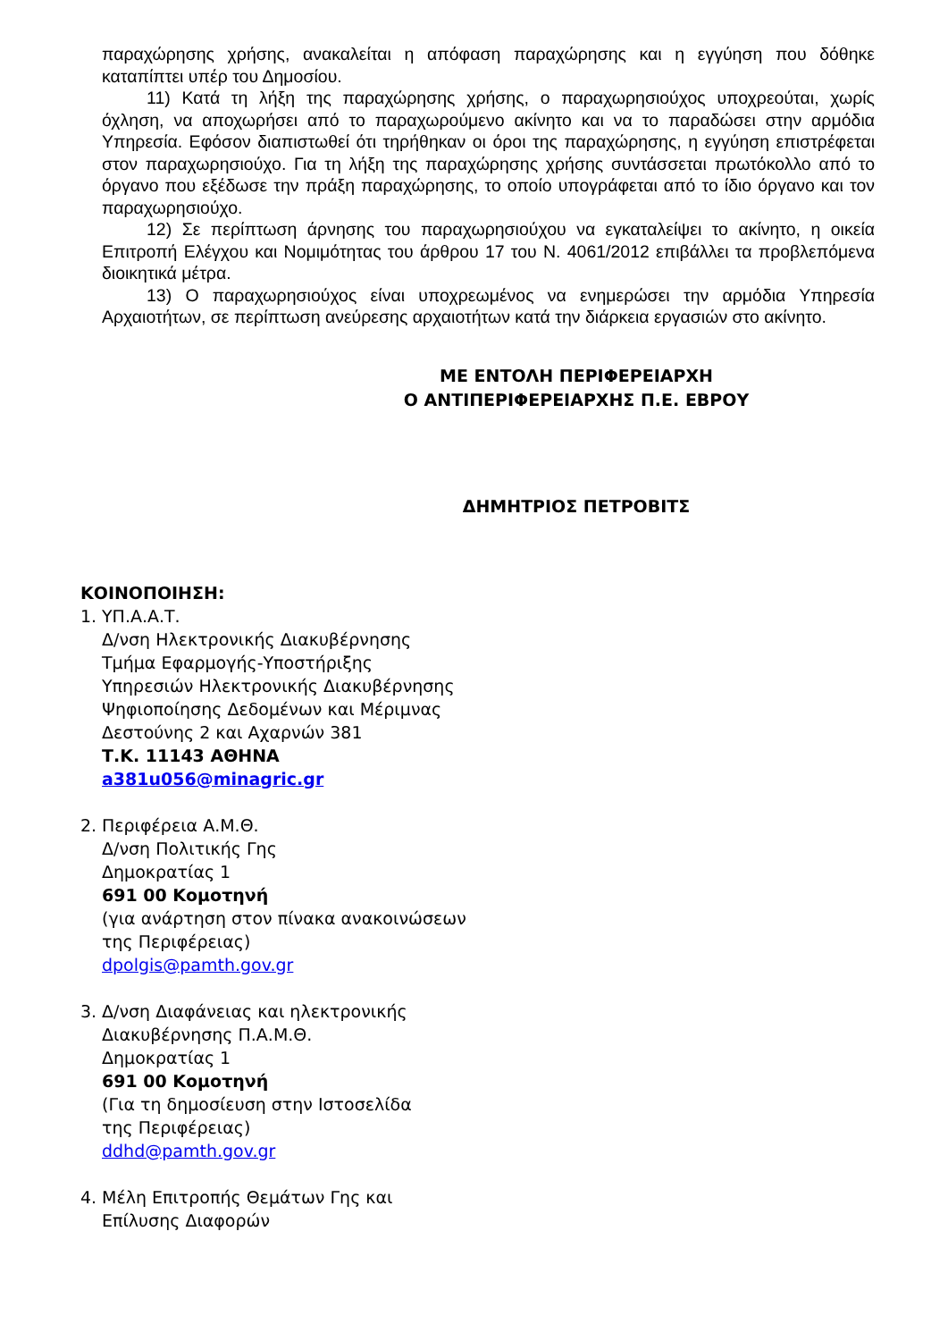παραχώρησης χρήσης, ανακαλείται η απόφαση παραχώρησης και η εγγύηση που δόθηκε καταπίπτει υπέρ του Δημοσίου.
11) Κατά τη λήξη της παραχώρησης χρήσης, ο παραχωρησιούχος υποχρεούται, χωρίς όχληση, να αποχωρήσει από το παραχωρούμενο ακίνητο και να το παραδώσει στην αρμόδια Υπηρεσία. Εφόσον διαπιστωθεί ότι τηρήθηκαν οι όροι της παραχώρησης, η εγγύηση επιστρέφεται στον παραχωρησιούχο. Για τη λήξη της παραχώρησης χρήσης συντάσσεται πρωτόκολλο από το όργανο που εξέδωσε την πράξη παραχώρησης, το οποίο υπογράφεται από το ίδιο όργανο και τον παραχωρησιούχο.
12) Σε περίπτωση άρνησης του παραχωρησιούχου να εγκαταλείψει το ακίνητο, η οικεία Επιτροπή Ελέγχου και Νομιμότητας του άρθρου 17 του Ν. 4061/2012 επιβάλλει τα προβλεπόμενα διοικητικά μέτρα.
13) Ο παραχωρησιούχος είναι υποχρεωμένος να ενημερώσει την αρμόδια Υπηρεσία Αρχαιοτήτων, σε περίπτωση ανεύρεσης αρχαιοτήτων κατά την διάρκεια εργασιών στο ακίνητο.
ΜΕ ΕΝΤΟΛΗ ΠΕΡΙΦΕΡΕΙΑΡΧΗ
Ο ΑΝΤΙΠΕΡΙΦΕΡΕΙΑΡΧΗΣ Π.Ε. ΕΒΡΟΥ
ΔΗΜΗΤΡΙΟΣ ΠΕΤΡΟΒΙΤΣ
ΚΟΙΝΟΠΟΙΗΣΗ:
1. ΥΠ.Α.Α.Τ.
Δ/νση Ηλεκτρονικής Διακυβέρνησης
Τμήμα Εφαρμογής-Υποστήριξης
Υπηρεσιών Ηλεκτρονικής Διακυβέρνησης
Ψηφιοποίησης Δεδομένων και Μέριμνας
Δεστούνης 2 και Αχαρνών 381
Τ.Κ. 11143 ΑΘΗΝΑ
a381u056@minagric.gr
2. Περιφέρεια Α.Μ.Θ.
Δ/νση Πολιτικής Γης
Δημοκρατίας 1
691 00 Κομοτηνή
(για ανάρτηση στον πίνακα ανακοινώσεων
της Περιφέρειας)
dpolgis@pamth.gov.gr
3. Δ/νση Διαφάνειας και ηλεκτρονικής
Διακυβέρνησης Π.Α.Μ.Θ.
Δημοκρατίας 1
691 00 Κομοτηνή
(Για τη δημοσίευση στην Ιστοσελίδα
της Περιφέρειας)
ddhd@pamth.gov.gr
4. Μέλη Επιτροπής Θεμάτων Γης και
Επίλυσης Διαφορών